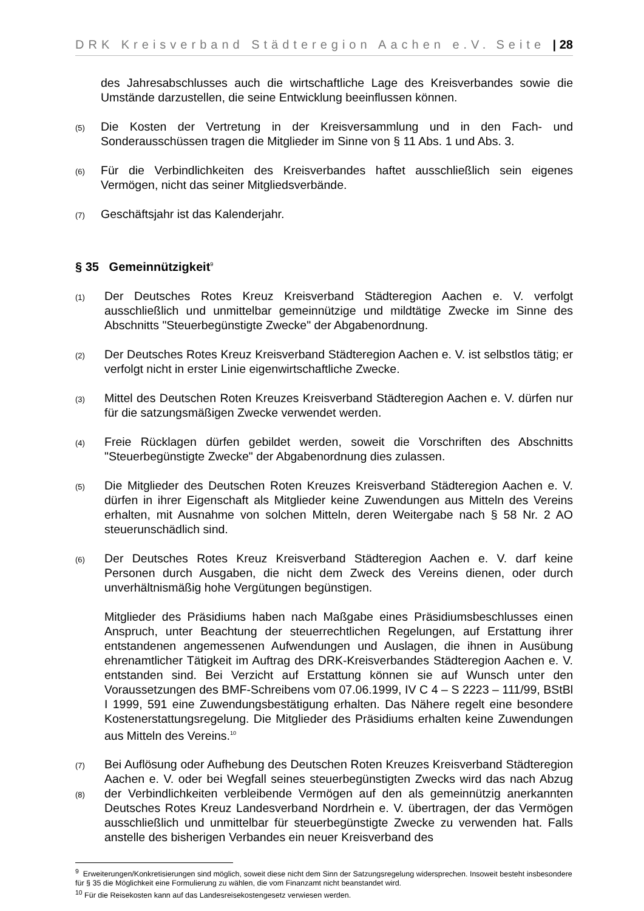DRK Kreisverband Städteregion Aachen e.V. Seite | 28
des Jahresabschlusses auch die wirtschaftliche Lage des Kreisverbandes sowie die Umstände darzustellen, die seine Entwicklung beeinflussen können.
(5)
Die Kosten der Vertretung in der Kreisversammlung und in den Fach- und Sonderausschüssen tragen die Mitglieder im Sinne von § 11 Abs. 1 und Abs. 3.
(6)
Für die Verbindlichkeiten des Kreisverbandes haftet ausschließlich sein eigenes Vermögen, nicht das seiner Mitgliedsverbände.
(7)
Geschäftsjahr ist das Kalenderjahr.
§ 35 Gemeinnützigkeit<sup>9</sup>
(1)
Der Deutsches Rotes Kreuz Kreisverband Städteregion Aachen e. V. verfolgt ausschließlich und unmittelbar gemeinnützige und mildtätige Zwecke im Sinne des Abschnitts "Steuerbegünstigte Zwecke" der Abgabenordnung.
(2)
Der Deutsches Rotes Kreuz Kreisverband Städteregion Aachen e. V. ist selbstlos tätig; er verfolgt nicht in erster Linie eigenwirtschaftliche Zwecke.
(3)
Mittel des Deutschen Roten Kreuzes Kreisverband Städteregion Aachen e. V. dürfen nur für die satzungsmäßigen Zwecke verwendet werden.
(4)
Freie Rücklagen dürfen gebildet werden, soweit die Vorschriften des Abschnitts "Steuerbegünstigte Zwecke" der Abgabenordnung dies zulassen.
(5)
Die Mitglieder des Deutschen Roten Kreuzes Kreisverband Städteregion Aachen e. V. dürfen in ihrer Eigenschaft als Mitglieder keine Zuwendungen aus Mitteln des Vereins erhalten, mit Ausnahme von solchen Mitteln, deren Weitergabe nach § 58 Nr. 2 AO steuerunschädlich sind.
(6)
Der Deutsches Rotes Kreuz Kreisverband Städteregion Aachen e. V. darf keine Personen durch Ausgaben, die nicht dem Zweck des Vereins dienen, oder durch unverhältnismäßig hohe Vergütungen begünstigen.
Mitglieder des Präsidiums haben nach Maßgabe eines Präsidiumsbeschlusses einen Anspruch, unter Beachtung der steuerrechtlichen Regelungen, auf Erstattung ihrer entstandenen angemessenen Aufwendungen und Auslagen, die ihnen in Ausübung ehrenamtlicher Tätigkeit im Auftrag des DRK-Kreisverbandes Städteregion Aachen e. V. entstanden sind. Bei Verzicht auf Erstattung können sie auf Wunsch unter den Voraussetzungen des BMF-Schreibens vom 07.06.1999, IV C 4 – S 2223 – 111/99, BStBl I 1999, 591 eine Zuwendungsbestätigung erhalten. Das Nähere regelt eine besondere Kostenerstattungsregelung. Die Mitglieder des Präsidiums erhalten keine Zuwendungen aus Mitteln des Vereins.<sup>10</sup>
(7)
(8)
Bei Auflösung oder Aufhebung des Deutschen Roten Kreuzes Kreisverband Städteregion Aachen e. V. oder bei Wegfall seines steuerbegünstigten Zwecks wird das nach Abzug der Verbindlichkeiten verbleibende Vermögen auf den als gemeinnützig anerkannten Deutsches Rotes Kreuz Landesverband Nordrhein e. V. übertragen, der das Vermögen ausschließlich und unmittelbar für steuerbegünstigte Zwecke zu verwenden hat. Falls anstelle des bisherigen Verbandes ein neuer Kreisverband des
<sup>9</sup> Erweiterungen/Konkretisierungen sind möglich, soweit diese nicht dem Sinn der Satzungsregelung widersprechen. Insoweit besteht insbesondere für § 35 die Möglichkeit eine Formulierung zu wählen, die vom Finanzamt nicht beanstandet wird.
<sup>10</sup> Für die Reisekosten kann auf das Landesreisekostengesetz verwiesen werden.